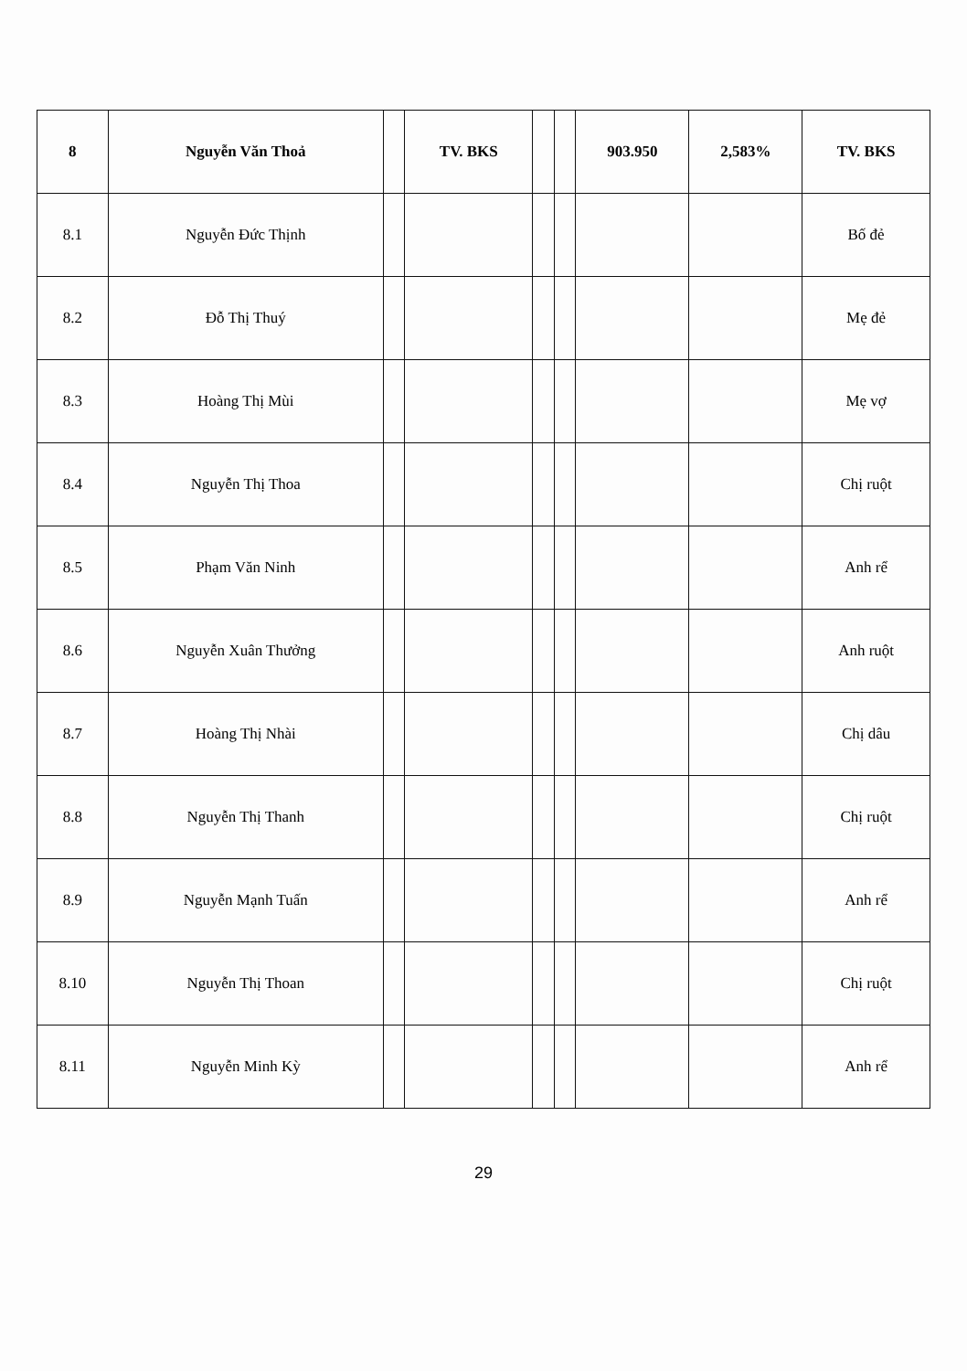| 8 | Nguyễn Văn Thoả | | TV. BKS | | | 903.950 | 2,583% | TV. BKS |
| --- | --- | --- | --- | --- | --- | --- | --- | --- |
| 8.1 | Nguyễn Đức Thịnh | | | | | | | Bố đẻ |
| 8.2 | Đỗ Thị Thuý | | | | | | | Mẹ đẻ |
| 8.3 | Hoàng Thị Mùi | | | | | | | Mẹ vợ |
| 8.4 | Nguyễn Thị Thoa | | | | | | | Chị ruột |
| 8.5 | Phạm Văn Ninh | | | | | | | Anh rể |
| 8.6 | Nguyễn Xuân Thưởng | | | | | | | Anh ruột |
| 8.7 | Hoàng Thị Nhài | | | | | | | Chị dâu |
| 8.8 | Nguyễn Thị Thanh | | | | | | | Chị ruột |
| 8.9 | Nguyễn Mạnh Tuấn | | | | | | | Anh rể |
| 8.10 | Nguyễn Thị Thoan | | | | | | | Chị ruột |
| 8.11 | Nguyễn Minh Kỳ | | | | | | | Anh rể |
29